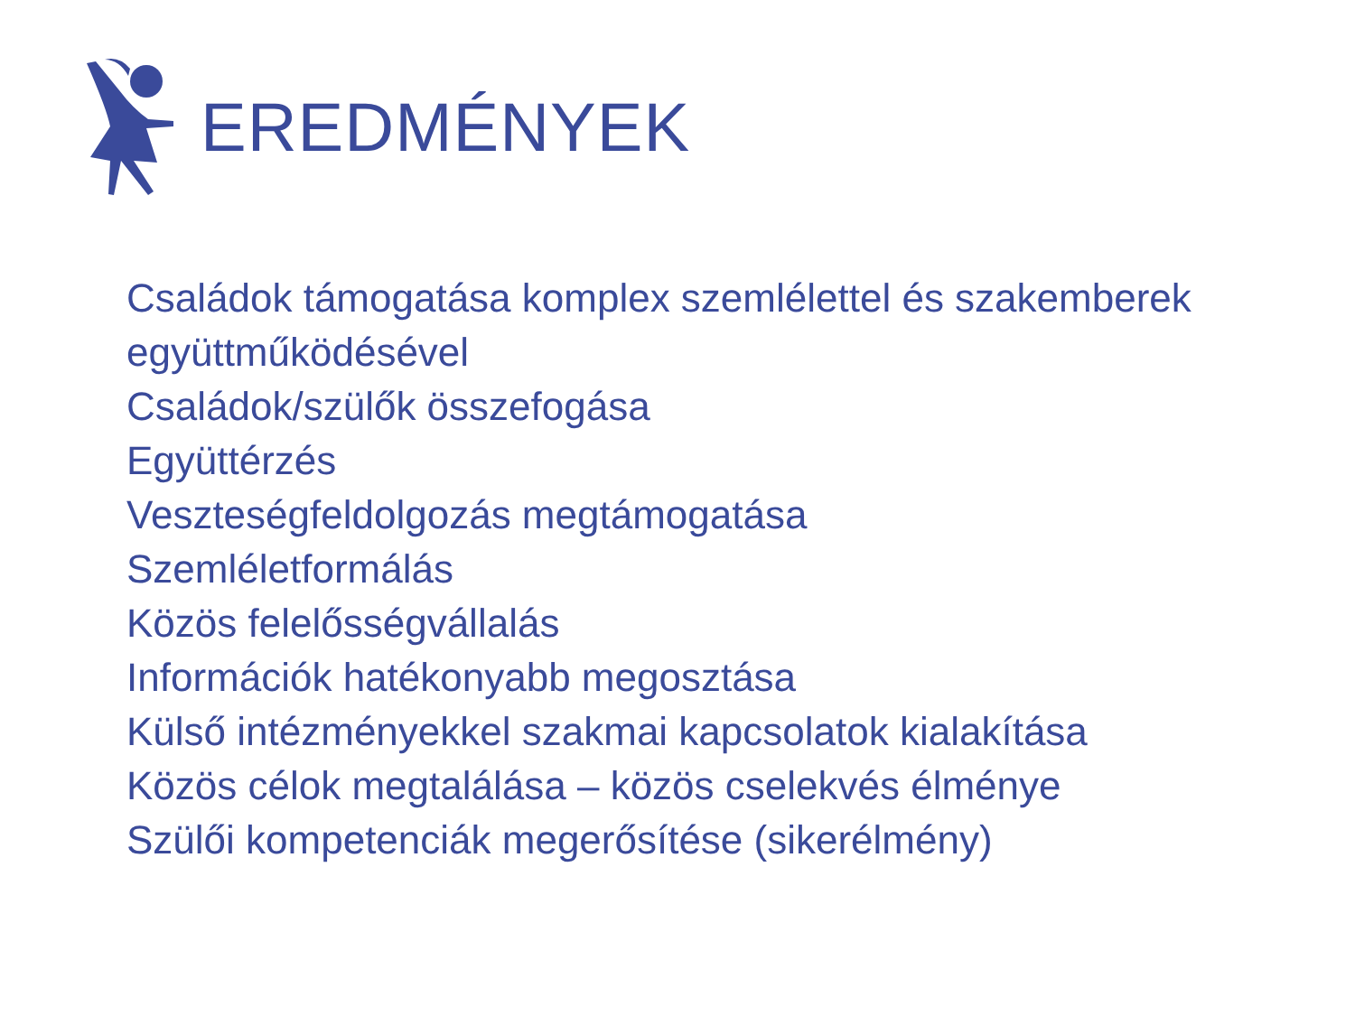EREDMÉNYEK
Családok támogatása komplex szemlélettel és szakemberek együttműködésével
Családok/szülők összefogása
Együttérzés
Veszteségfeldolgozás megtámogatása
Szemléletformálás
Közös felelősségvállalás
Információk hatékonyabb megosztása
Külső intézményekkel szakmai kapcsolatok kialakítása
Közös célok megtalálása – közös cselekvés élménye
Szülői kompetenciák megerősítése (sikerélmény)